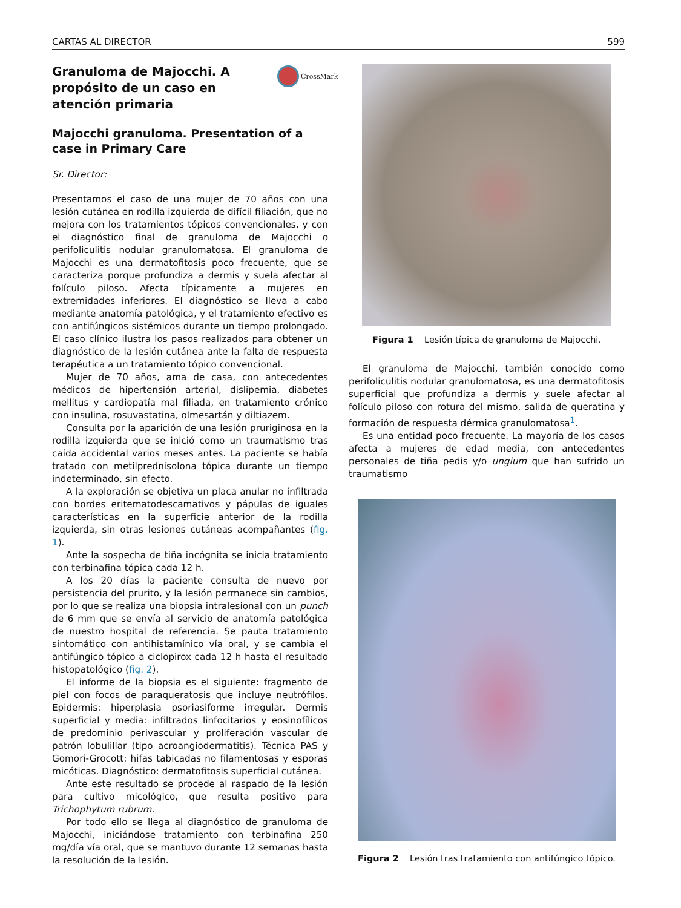CARTAS AL DIRECTOR 599
CrossMark
Granuloma de Majocchi. A propósito de un caso en atención primaria
Majocchi granuloma. Presentation of a case in Primary Care
Sr. Director:
Presentamos el caso de una mujer de 70 años con una lesión cutánea en rodilla izquierda de difícil filiación, que no mejora con los tratamientos tópicos convencionales, y con el diagnóstico final de granuloma de Majocchi o perifoliculitis nodular granulomatosa. El granuloma de Majocchi es una dermatofitosis poco frecuente, que se caracteriza porque profundiza a dermis y suela afectar al folículo piloso. Afecta típicamente a mujeres en extremidades inferiores. El diagnóstico se lleva a cabo mediante anatomía patológica, y el tratamiento efectivo es con antifúngicos sistémicos durante un tiempo prolongado. El caso clínico ilustra los pasos realizados para obtener un diagnóstico de la lesión cutánea ante la falta de respuesta terapéutica a un tratamiento tópico convencional.
Mujer de 70 años, ama de casa, con antecedentes médicos de hipertensión arterial, dislipemia, diabetes mellitus y cardiopatía mal filiada, en tratamiento crónico con insulina, rosuvastatina, olmesartán y diltiazem.
Consulta por la aparición de una lesión pruriginosa en la rodilla izquierda que se inició como un traumatismo tras caída accidental varios meses antes. La paciente se había tratado con metilprednisolona tópica durante un tiempo indeterminado, sin efecto.
A la exploración se objetiva un placa anular no infiltrada con bordes eritematodescamativos y pápulas de iguales características en la superficie anterior de la rodilla izquierda, sin otras lesiones cutáneas acompañantes (fig. 1).
Ante la sospecha de tiña incógnita se inicia tratamiento con terbinafina tópica cada 12 h.
A los 20 días la paciente consulta de nuevo por persistencia del prurito, y la lesión permanece sin cambios, por lo que se realiza una biopsia intralesional con un punch de 6 mm que se envía al servicio de anatomía patológica de nuestro hospital de referencia. Se pauta tratamiento sintomático con antihistamínico vía oral, y se cambia el antifúngico tópico a ciclopirox cada 12 h hasta el resultado histopatológico (fig. 2).
El informe de la biopsia es el siguiente: fragmento de piel con focos de paraqueratosis que incluye neutrófilos. Epidermis: hiperplasia psoriasiforme irregular. Dermis superficial y media: infiltrados linfocitarios y eosinofílicos de predominio perivascular y proliferación vascular de patrón lobulillar (tipo acroangiodermatitis). Técnica PAS y Gomori-Grocott: hifas tabicadas no filamentosas y esporas micóticas. Diagnóstico: dermatofitosis superficial cutánea.
Ante este resultado se procede al raspado de la lesión para cultivo micológico, que resulta positivo para Trichophytum rubrum.
Por todo ello se llega al diagnóstico de granuloma de Majocchi, iniciándose tratamiento con terbinafina 250 mg/día vía oral, que se mantuvo durante 12 semanas hasta la resolución de la lesión.
Figura 1 Lesión típica de granuloma de Majocchi.
El granuloma de Majocchi, también conocido como perifoliculitis nodular granulomatosa, es una dermatofitosis superficial que profundiza a dermis y suele afectar al folículo piloso con rotura del mismo, salida de queratina y formación de respuesta dérmica granulomatosa<sup>1</sup>.
Es una entidad poco frecuente. La mayoría de los casos afecta a mujeres de edad media, con antecedentes personales de tiña pedis y/o ungium que han sufrido un traumatismo
Figura 2 Lesión tras tratamiento con antifúngico tópico.